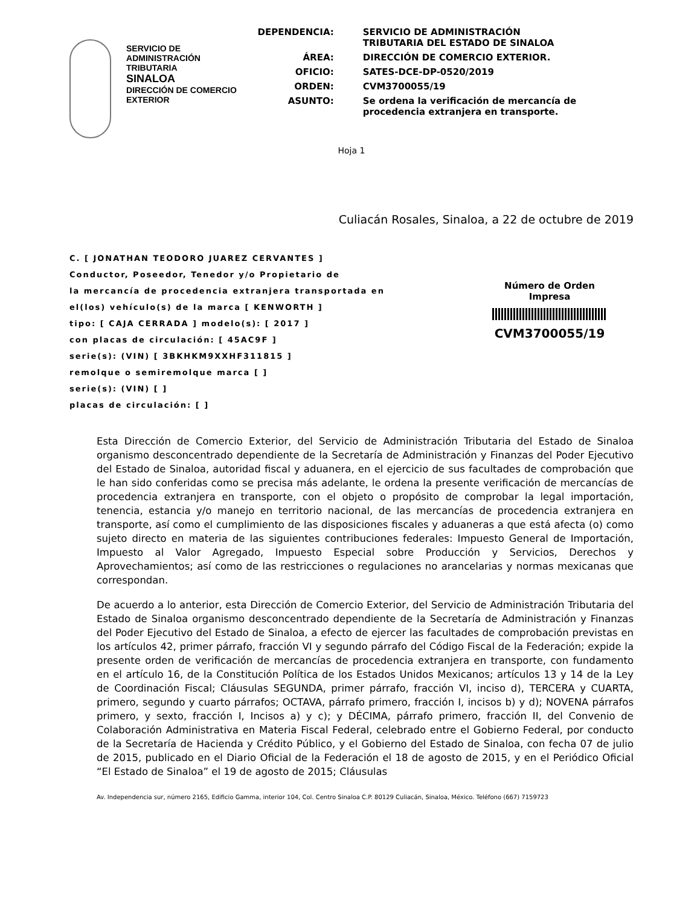SERVICIO DE ADMINISTRACIÓN
TRIBUTARIA
SINALOA
DIRECCIÓN DE COMERCIO
EXTERIOR
| DEPENDENCIA: | SERVICIO DE ADMINISTRACIÓN TRIBUTARIA DEL ESTADO DE SINALOA |
| ÁREA: | DIRECCIÓN DE COMERCIO EXTERIOR. |
| OFICIO: | SATES-DCE-DP-0520/2019 |
| ORDEN: | CVM3700055/19 |
| ASUNTO: | Se ordena la verificación de mercancía de procedencia extranjera en transporte. |
Hoja 1
Culiacán Rosales, Sinaloa, a 22 de octubre de 2019
C. [ JONATHAN TEODORO JUAREZ CERVANTES ]
Conductor, Poseedor, Tenedor y/o Propietario de
la mercancía de procedencia extranjera transportada en
el(los) vehículo(s) de la marca [ KENWORTH ]
tipo: [ CAJA CERRADA ] modelo(s): [ 2017 ]
con placas de circulación: [ 45AC9F ]
serie(s): (VIN) [ 3BKHKM9XXHF311815 ]
remolque o semiremolque marca [ ]
serie(s): (VIN) [ ]
placas de circulación: [ ]
Número de Orden
Impresa
CVM3700055/19
Esta Dirección de Comercio Exterior, del Servicio de Administración Tributaria del Estado de Sinaloa organismo desconcentrado dependiente de la Secretaría de Administración y Finanzas del Poder Ejecutivo del Estado de Sinaloa, autoridad fiscal y aduanera, en el ejercicio de sus facultades de comprobación que le han sido conferidas como se precisa más adelante, le ordena la presente verificación de mercancías de procedencia extranjera en transporte, con el objeto o propósito de comprobar la legal importación, tenencia, estancia y/o manejo en territorio nacional, de las mercancías de procedencia extranjera en transporte, así como el cumplimiento de las disposiciones fiscales y aduaneras a que está afecta (o) como sujeto directo en materia de las siguientes contribuciones federales: Impuesto General de Importación, Impuesto al Valor Agregado, Impuesto Especial sobre Producción y Servicios, Derechos y Aprovechamientos; así como de las restricciones o regulaciones no arancelarias y normas mexicanas que correspondan.
De acuerdo a lo anterior, esta Dirección de Comercio Exterior, del Servicio de Administración Tributaria del Estado de Sinaloa organismo desconcentrado dependiente de la Secretaría de Administración y Finanzas del Poder Ejecutivo del Estado de Sinaloa, a efecto de ejercer las facultades de comprobación previstas en los artículos 42, primer párrafo, fracción VI y segundo párrafo del Código Fiscal de la Federación; expide la presente orden de verificación de mercancías de procedencia extranjera en transporte, con fundamento en el artículo 16, de la Constitución Política de los Estados Unidos Mexicanos; artículos 13 y 14 de la Ley de Coordinación Fiscal; Cláusulas SEGUNDA, primer párrafo, fracción VI, inciso d), TERCERA y CUARTA, primero, segundo y cuarto párrafos; OCTAVA, párrafo primero, fracción I, incisos b) y d); NOVENA párrafos primero, y sexto, fracción I, Incisos a) y c); y DÉCIMA, párrafo primero, fracción II, del Convenio de Colaboración Administrativa en Materia Fiscal Federal, celebrado entre el Gobierno Federal, por conducto de la Secretaría de Hacienda y Crédito Público, y el Gobierno del Estado de Sinaloa, con fecha 07 de julio de 2015, publicado en el Diario Oficial de la Federación el 18 de agosto de 2015, y en el Periódico Oficial “El Estado de Sinaloa” el 19 de agosto de 2015; Cláusulas
Av. Independencia sur, número 2165, Edificio Gamma, interior 104, Col. Centro Sinaloa C.P. 80129 Culiacán, Sinaloa, México. Teléfono (667) 7159723